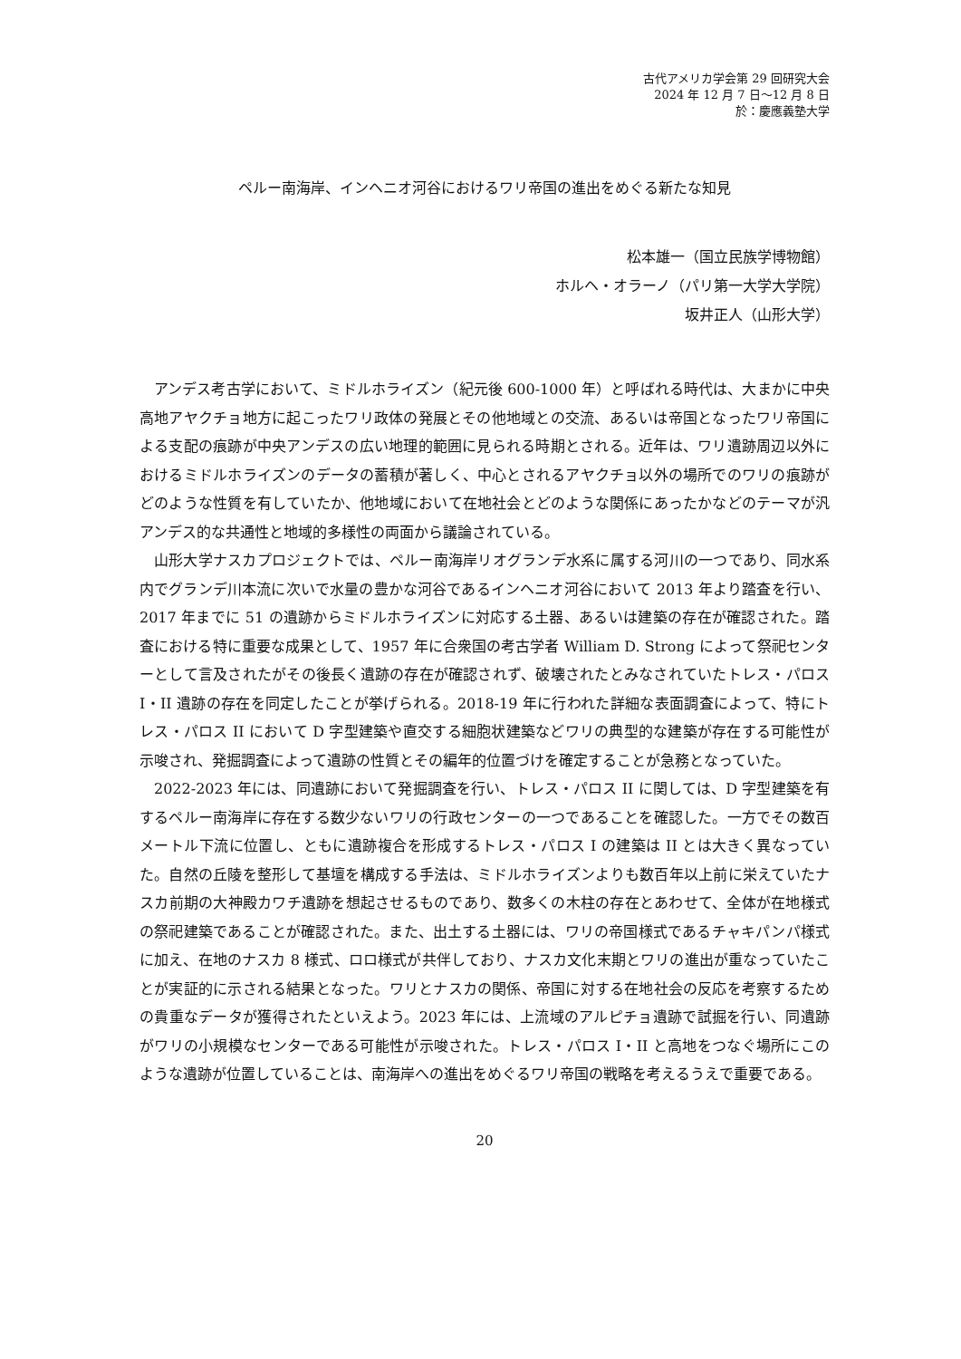古代アメリカ学会第 29 回研究大会
2024 年 12 月 7 日～12 月 8 日
於：慶應義塾大学
ペルー南海岸、インヘニオ河谷におけるワリ帝国の進出をめぐる新たな知見
松本雄一（国立民族学博物館）
ホルヘ・オラーノ（パリ第一大学大学院）
坂井正人（山形大学）
アンデス考古学において、ミドルホライズン（紀元後 600-1000 年）と呼ばれる時代は、大まかに中央高地アヤクチョ地方に起こったワリ政体の発展とその他地域との交流、あるいは帝国となったワリ帝国による支配の痕跡が中央アンデスの広い地理的範囲に見られる時期とされる。近年は、ワリ遺跡周辺以外におけるミドルホライズンのデータの蓄積が著しく、中心とされるアヤクチョ以外の場所でのワリの痕跡がどのような性質を有していたか、他地域において在地社会とどのような関係にあったかなどのテーマが汎アンデス的な共通性と地域的多様性の両面から議論されている。
山形大学ナスカプロジェクトでは、ペルー南海岸リオグランデ水系に属する河川の一つであり、同水系内でグランデ川本流に次いで水量の豊かな河谷であるインヘニオ河谷において 2013 年より踏査を行い、2017 年までに 51 の遺跡からミドルホライズンに対応する土器、あるいは建築の存在が確認された。踏査における特に重要な成果として、1957 年に合衆国の考古学者 William D. Strong によって祭祀センターとして言及されたがその後長く遺跡の存在が確認されず、破壊されたとみなされていたトレス・パロス I・II 遺跡の存在を同定したことが挙げられる。2018-19 年に行われた詳細な表面調査によって、特にトレス・パロス II において D 字型建築や直交する細胞状建築などワリの典型的な建築が存在する可能性が示唆され、発掘調査によって遺跡の性質とその編年的位置づけを確定することが急務となっていた。
2022-2023 年には、同遺跡において発掘調査を行い、トレス・パロス II に関しては、D 字型建築を有するペルー南海岸に存在する数少ないワリの行政センターの一つであることを確認した。一方でその数百メートル下流に位置し、ともに遺跡複合を形成するトレス・パロス I の建築は II とは大きく異なっていた。自然の丘陵を整形して基壇を構成する手法は、ミドルホライズンよりも数百年以上前に栄えていたナスカ前期の大神殿カワチ遺跡を想起させるものであり、数多くの木柱の存在とあわせて、全体が在地様式の祭祀建築であることが確認された。また、出土する土器には、ワリの帝国様式であるチャキパンパ様式に加え、在地のナスカ 8 様式、ロロ様式が共伴しており、ナスカ文化末期とワリの進出が重なっていたことが実証的に示される結果となった。ワリとナスカの関係、帝国に対する在地社会の反応を考察するための貴重なデータが獲得されたといえよう。2023 年には、上流域のアルピチョ遺跡で試掘を行い、同遺跡がワリの小規模なセンターである可能性が示唆された。トレス・パロス I・II と高地をつなぐ場所にこのような遺跡が位置していることは、南海岸への進出をめぐるワリ帝国の戦略を考えるうえで重要である。
20